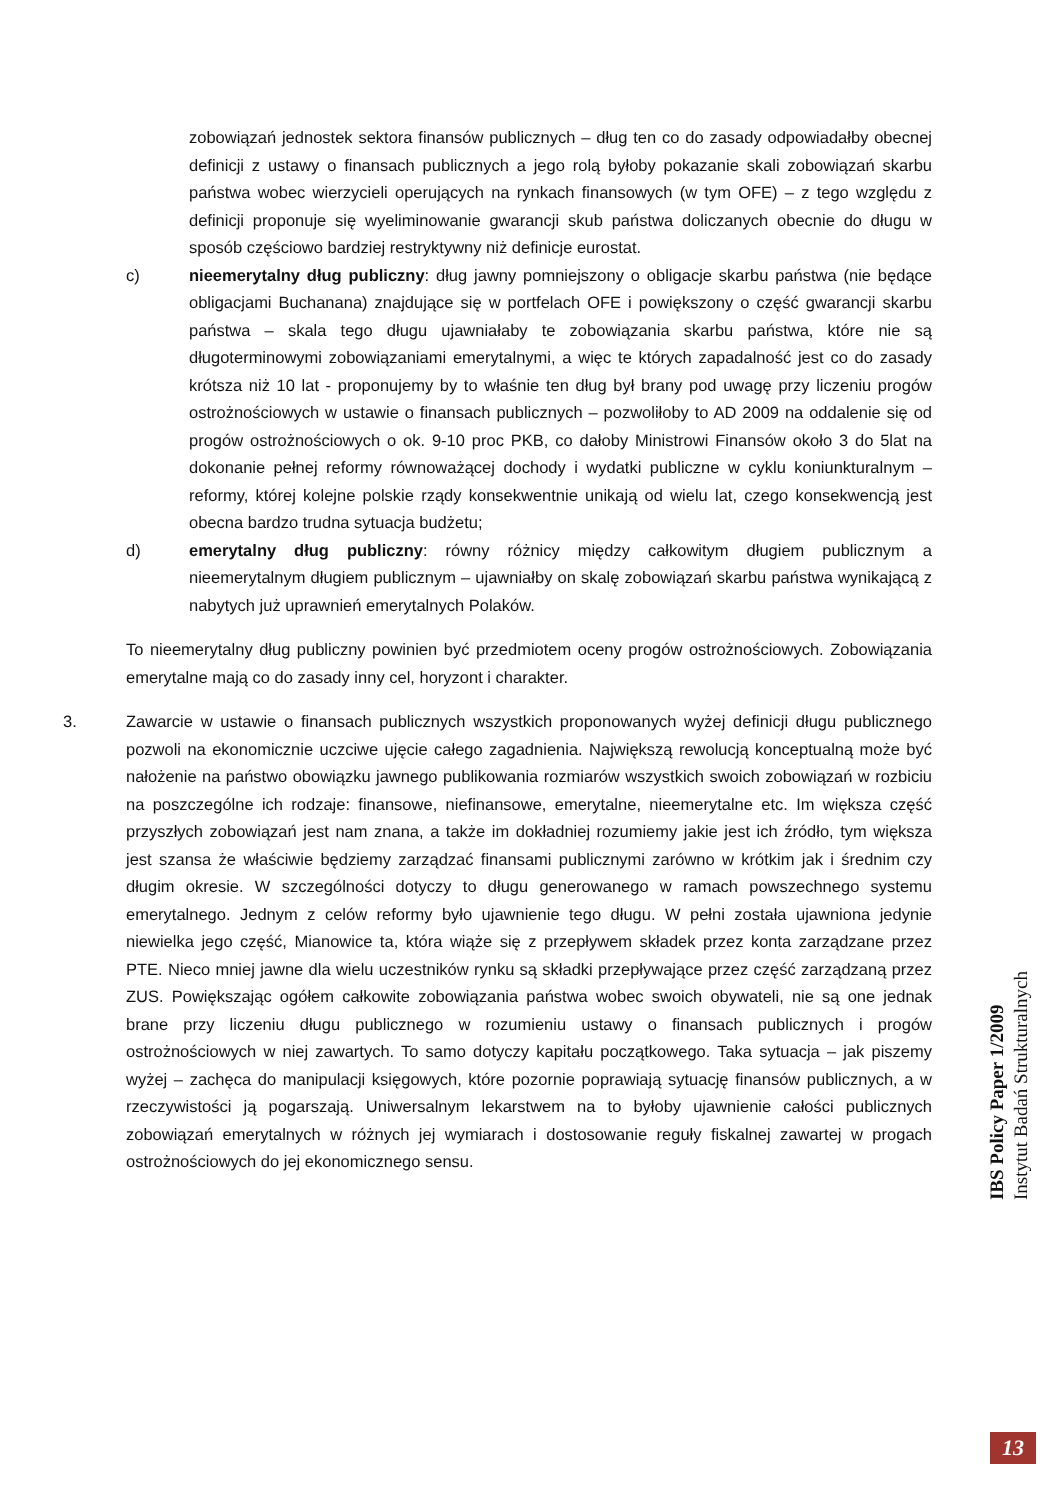zobowiązań jednostek sektora finansów publicznych – dług ten co do zasady odpowiadałby obecnej definicji z ustawy o finansach publicznych a jego rolą byłoby pokazanie skali zobowiązań skarbu państwa wobec wierzycieli operujących na rynkach finansowych (w tym OFE) – z tego względu z definicji proponuje się wyeliminowanie gwarancji skub państwa doliczanych obecnie do długu w sposób częściowo bardziej restryktywny niż definicje eurostat.
c) nieemerytalny dług publiczny: dług jawny pomniejszony o obligacje skarbu państwa (nie będące obligacjami Buchanana) znajdujące się w portfelach OFE i powiększony o część gwarancji skarbu państwa – skala tego długu ujawniałaby te zobowiązania skarbu państwa, które nie są długoterminowymi zobowiązaniami emerytalnymi, a więc te których zapadalność jest co do zasady krótsza niż 10 lat - proponujemy by to właśnie ten dług był brany pod uwagę przy liczeniu progów ostrożnościowych w ustawie o finansach publicznych – pozwoliłoby to AD 2009 na oddalenie się od progów ostrożnościowych o ok. 9-10 proc PKB, co dałoby Ministrowi Finansów około 3 do 5lat na dokonanie pełnej reformy równoważącej dochody i wydatki publiczne w cyklu koniunkturalnym – reformy, której kolejne polskie rządy konsekwentnie unikają od wielu lat, czego konsekwencją jest obecna bardzo trudna sytuacja budżetu;
d) emerytalny dług publiczny: równy różnicy między całkowitym długiem publicznym a nieemerytalnym długiem publicznym – ujawniałby on skalę zobowiązań skarbu państwa wynikającą z nabytych już uprawnień emerytalnych Polaków.
To nieemerytalny dług publiczny powinien być przedmiotem oceny progów ostrożnościowych. Zobowiązania emerytalne mają co do zasady inny cel, horyzont i charakter.
3. Zawarcie w ustawie o finansach publicznych wszystkich proponowanych wyżej definicji długu publicznego pozwoli na ekonomicznie uczciwe ujęcie całego zagadnienia. Największą rewolucją konceptualną może być nałożenie na państwo obowiązku jawnego publikowania rozmiarów wszystkich swoich zobowiązań w rozbiciu na poszczególne ich rodzaje: finansowe, niefinansowe, emerytalne, nieemerytalne etc. Im większa część przyszłych zobowiązań jest nam znana, a także im dokładniej rozumiemy jakie jest ich źródło, tym większa jest szansa że właściwie będziemy zarządzać finansami publicznymi zarówno w krótkim jak i średnim czy długim okresie. W szczególności dotyczy to długu generowanego w ramach powszechnego systemu emerytalnego. Jednym z celów reformy było ujawnienie tego długu. W pełni została ujawniona jedynie niewielka jego część, Mianowice ta, która wiąże się z przepływem składek przez konta zarządzane przez PTE. Nieco mniej jawne dla wielu uczestników rynku są składki przepływające przez część zarządzaną przez ZUS. Powiększając ogółem całkowite zobowiązania państwa wobec swoich obywateli, nie są one jednak brane przy liczeniu długu publicznego w rozumieniu ustawy o finansach publicznych i progów ostrożnościowych w niej zawartych. To samo dotyczy kapitału początkowego. Taka sytuacja – jak piszemy wyżej – zachęca do manipulacji księgowych, które pozornie poprawiają sytuację finansów publicznych, a w rzeczywistości ją pogarszają. Uniwersalnym lekarstwem na to byłoby ujawnienie całości publicznych zobowiązań emerytalnych w różnych jej wymiarach i dostosowanie reguły fiskalnej zawartej w progach ostrożnościowych do jej ekonomicznego sensu.
IBS Policy Paper 1/2009
Instytut Badań Strukturalnych
13